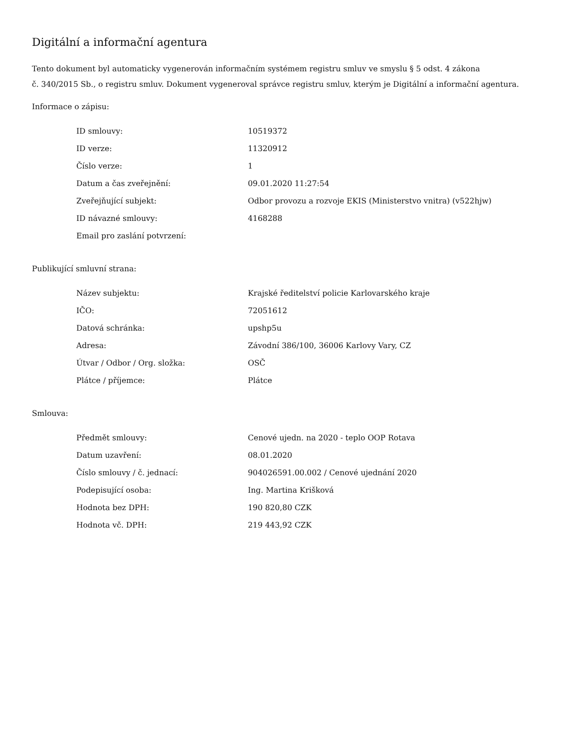Digitální a informační agentura
Tento dokument byl automaticky vygenerován informačním systémem registru smluv ve smyslu § 5 odst. 4 zákona
č. 340/2015 Sb., o registru smluv. Dokument vygeneroval správce registru smluv, kterým je Digitální a informační agentura.
Informace o zápisu:
| ID smlouvy: | 10519372 |
| ID verze: | 11320912 |
| Číslo verze: | 1 |
| Datum a čas zveřejnění: | 09.01.2020 11:27:54 |
| Zveřejňující subjekt: | Odbor provozu a rozvoje EKIS (Ministerstvo vnitra) (v522hjw) |
| ID návazné smlouvy: | 4168288 |
| Email pro zaslání potvrzení: | |
Publikující smluvní strana:
| Název subjektu: | Krajské ředitelství policie Karlovarského kraje |
| IČO: | 72051612 |
| Datová schránka: | upshp5u |
| Adresa: | Závodní 386/100, 36006 Karlovy Vary, CZ |
| Útvar / Odbor / Org. složka: | OSČ |
| Plátce / příjemce: | Plátce |
Smlouva:
| Předmět smlouvy: | Cenové ujedn. na 2020 - teplo OOP Rotava |
| Datum uzavření: | 08.01.2020 |
| Číslo smlouvy / č. jednací: | 904026591.00.002 / Cenové ujednání 2020 |
| Podepisující osoba: | Ing. Martina Krišková |
| Hodnota bez DPH: | 190 820,80 CZK |
| Hodnota vč. DPH: | 219 443,92 CZK |